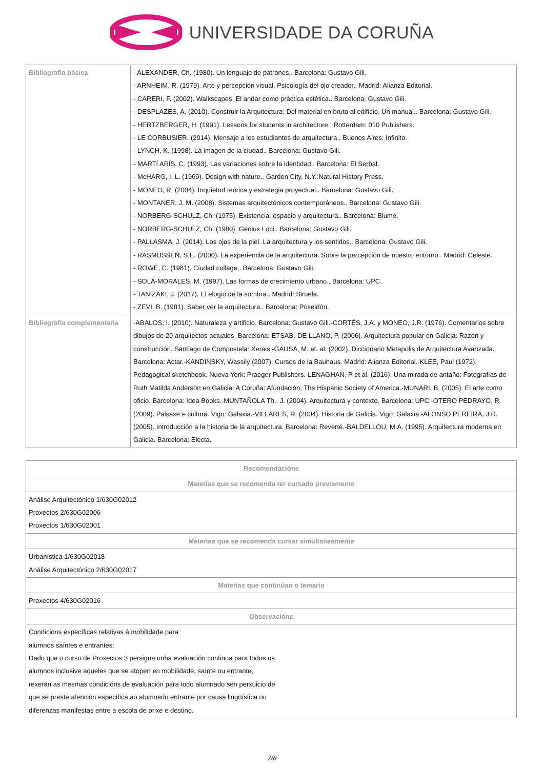UNIVERSIDADE DA CORUÑA
| Bibliografía básica | - ALEXANDER, Ch. (1980). Un lenguaje de patrones.. Barcelona: Gustavo Gili. - ARNHEIM, R. (1979). Arte y percepción visual. Psicología del ojo creador.. Madrid: Alianza Editorial. - CARERI, F. (2002). Walkscapes. El andar como práctica estética.. Barcelona: Gustavo Gili. - DESPLAZES, A. (2010). Construir la Arquitectura: Del material en bruto al edificio. Un manual.. Barcelona: Gustavo Gili. - HERTZBERGER, H. (1991). Lessons for students in architecture.. Rotterdam: 010 Publishers. - LE CORBUSIER. (2014). Mensaje a los estudiantes de arquitectura.. Buenos Aires: Infinito. - LYNCH, K. (1998). La imagen de la ciudad.. Barcelona: Gustavo Gili. - MARTÍ ARÍS, C. (1993). Las variaciones sobre la identidad.. Barcelona: El Serbal. - McHARG, I. L. (1969). Design with nature.. Garden City, N.Y.:Natural History Press. - MONEO, R. (2004). Inquietud teórica y estrategia proyectual.. Barcelona: Gustavo Gili. - MONTANER, J. M. (2008). Sistemas arquitectónicos contemporáneos.. Barcelona: Gustavo Gili. - NORBERG-SCHULZ, Ch. (1975). Existencia, espacio y arquitectura.. Barcelona: Blume. - NORBERG-SCHULZ, Ch. (1980). Genius Loci.. Barcelona: Gustavo Gili. - PALLASMA, J. (2014). Los ojos de la piel. La arquitectura y los sentidos.. Barcelona: Gustavo Gili. - RASMUSSEN, S.E. (2000). La experiencia de la arquitectura. Sobre la percepción de nuestro entorno.. Madrid: Celeste. - ROWE, C. (1981). Ciudad collage.. Barcelona: Gustavo Gili. - SOLÁ-MORALES, M. (1997). Las formas de crecimiento urbano.. Barcelona: UPC. - TANIZAKI, J. (2017). El elogio de la sombra.. Madrid: Siruela. - ZEVI, B. (1981). Saber ver la arquitectura.. Barcelona: Poseidón. |
| Bibliografía complementaria | -ABALOS, I. (2010). Naturaleza y artificio. Barcelona: Gustavo Gili.-CORTÉS, J.A. y MONEO, J.R. (1976). Comentarios sobre dibujos de 20 arquitectos actuales. Barcelona: ETSAB.-DE LLANO, P. (2006). Arquitectura popular en Galicia: Razón y construcción. Santiago de Compostela: Xerais.-GAUSA, M. et. al. (2002). Diccionario Metapolis de Arquitectura Avanzada. Barcelona: Actar.-KANDINSKY, Wassily (2007). Cursos de la Bauhaus. Madrid: Alianza Editorial.-KLEE, Paul (1972). Pedagogical sketchbook. Nueva York: Praeger Publishers.-LENAGHAN, P et al. (2016). Una mirada de antaño: Fotografías de Ruth Matilda Anderson en Galicia. A Coruña: Afundación, The Hispanic Society of America.-MUNARI, B. (2005). El arte como oficio. Barcelona: Idea Books.-MUNTAÑOLA Th., J. (2004). Arquitectura y contexto. Barcelona: UPC.-OTERO PEDRAYO, R. (2009). Paisaxe e cultura. Vigo: Galaxia.-VILLARES, R. (2004). Historia de Galicia. Vigo: Galaxia.-ALONSO PEREIRA, J.R. (2005). Introducción a la historia de la arquitectura. Barcelona: Reverté.-BALDELLOU, M.A. (1995). Arquitectura moderna en Galicia. Barcelona: Electa. |
| Recomendacións |
| --- |
| Materias que se recomenda ter cursado previamente |
| Análise Arquitectónico 1/630G02012 Proxectos 2/630G02006 Proxectos 1/630G02001 |
| Materias que se recomenda cursar simultaneamente |
| Urbanística 1/630G02018 Análise Arquitectónico 2/630G02017 |
| Materias que continúan o temario |
| Proxectos 4/630G02016 |
| Observacións |
| Condicións específicas relativas á mobilidade para alumnos saíntes e entrantes: Dado que o curso de Proxectos 3 persigue unha evaluación continua para todos os alumnos inclusive aqueles que se atopen en mobilidade, saínte ou entrante, rexerán as mesmas condicións de evaluación para todo alumnado sen perxuicio de que se preste atención específica ao alumnado entrante por causa lingüística ou diferenzas manifestas entre a escola de orixe e destino. |
7/8